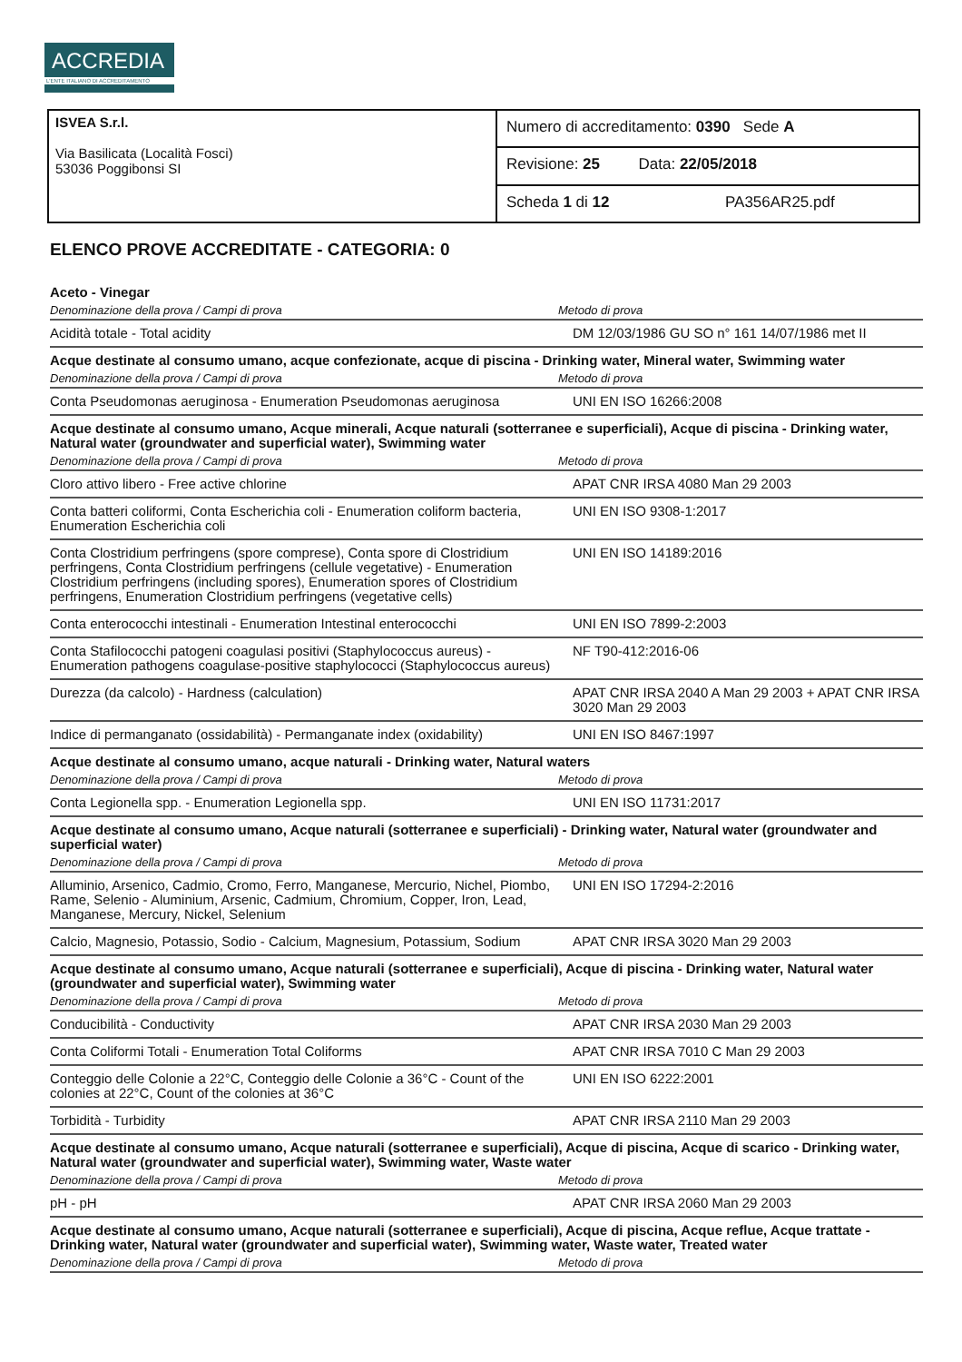ACCREDIA
L'ENTE ITALIANO DI ACCREDITAMENTO
ISVEA S.r.l.
Via Basilicata (Località Fosci)
53036 Poggibonsi SI
Numero di accreditamento: 0390 Sede A
Revisione: 25 Data: 22/05/2018
Scheda 1 di 12 PA356AR25.pdf
ELENCO PROVE ACCREDITATE - CATEGORIA: 0
| Aceto - Vinegar | |
| Denominazione della prova / Campi di prova | Metodo di prova |
| Acidità totale - Total acidity | DM 12/03/1986 GU SO n° 161 14/07/1986 met II |
| Acque destinate al consumo umano, acque confezionate, acque di piscina - Drinking water, Mineral water, Swimming water | |
| Denominazione della prova / Campi di prova | Metodo di prova |
| Conta Pseudomonas aeruginosa - Enumeration Pseudomonas aeruginosa | UNI EN ISO 16266:2008 |
| Acque destinate al consumo umano, Acque minerali, Acque naturali (sotterranee e superficiali), Acque di piscina - Drinking water, Natural water (groundwater and superficial water), Swimming water | |
| Denominazione della prova / Campi di prova | Metodo di prova |
| Cloro attivo libero - Free active chlorine | APAT CNR IRSA 4080 Man 29 2003 |
| Conta batteri coliformi, Conta Escherichia coli - Enumeration coliform bacteria, Enumeration Escherichia coli | UNI EN ISO 9308-1:2017 |
| Conta Clostridium perfringens (spore comprese), Conta spore di Clostridium perfringens, Conta Clostridium perfringens (cellule vegetative) - Enumeration Clostridium perfringens (including spores), Enumeration spores of Clostridium perfringens, Enumeration Clostridium perfringens (vegetative cells) | UNI EN ISO 14189:2016 |
| Conta enterococchi intestinali - Enumeration Intestinal enterococchi | UNI EN ISO 7899-2:2003 |
| Conta Stafilococchi patogeni coagulasi positivi (Staphylococcus aureus) - Enumeration pathogens coagulase-positive staphylococci (Staphylococcus aureus) | NF T90-412:2016-06 |
| Durezza (da calcolo) - Hardness (calculation) | APAT CNR IRSA 2040 A Man 29 2003 + APAT CNR IRSA 3020 Man 29 2003 |
| Indice di permanganato (ossidabilità) - Permanganate index (oxidability) | UNI EN ISO 8467:1997 |
| Acque destinate al consumo umano, acque naturali - Drinking water, Natural waters | |
| Denominazione della prova / Campi di prova | Metodo di prova |
| Conta Legionella spp. - Enumeration Legionella spp. | UNI EN ISO 11731:2017 |
| Acque destinate al consumo umano, Acque naturali (sotterranee e superficiali) - Drinking water, Natural water (groundwater and superficial water) | |
| Denominazione della prova / Campi di prova | Metodo di prova |
| Alluminio, Arsenico, Cadmio, Cromo, Ferro, Manganese, Mercurio, Nichel, Piombo, Rame, Selenio - Aluminium, Arsenic, Cadmium, Chromium, Copper, Iron, Lead, Manganese, Mercury, Nickel, Selenium | UNI EN ISO 17294-2:2016 |
| Calcio, Magnesio, Potassio, Sodio - Calcium, Magnesium, Potassium, Sodium | APAT CNR IRSA 3020 Man 29 2003 |
| Acque destinate al consumo umano, Acque naturali (sotterranee e superficiali), Acque di piscina - Drinking water, Natural water (groundwater and superficial water), Swimming water | |
| Denominazione della prova / Campi di prova | Metodo di prova |
| Conducibilità - Conductivity | APAT CNR IRSA 2030 Man 29 2003 |
| Conta Coliformi Totali - Enumeration Total Coliforms | APAT CNR IRSA 7010 C Man 29 2003 |
| Conteggio delle Colonie a 22°C, Conteggio delle Colonie a 36°C - Count of the colonies at 22°C, Count of the colonies at 36°C | UNI EN ISO 6222:2001 |
| Torbidità - Turbidity | APAT CNR IRSA 2110 Man 29 2003 |
| Acque destinate al consumo umano, Acque naturali (sotterranee e superficiali), Acque di piscina, Acque di scarico - Drinking water, Natural water (groundwater and superficial water), Swimming water, Waste water | |
| Denominazione della prova / Campi di prova | Metodo di prova |
| pH - pH | APAT CNR IRSA 2060 Man 29 2003 |
| Acque destinate al consumo umano, Acque naturali (sotterranee e superficiali), Acque di piscina, Acque reflue, Acque trattate - Drinking water, Natural water (groundwater and superficial water), Swimming water, Waste water, Treated water | |
| Denominazione della prova / Campi di prova | Metodo di prova |